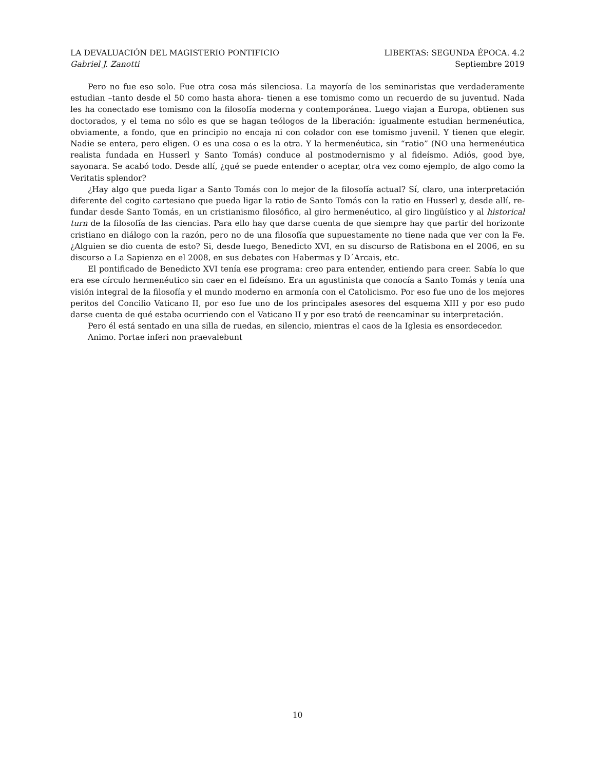LA DEVALUACIÓN DEL MAGISTERIO PONTIFICIO LIBERTAS: SEGUNDA ÉPOCA. 4.2
Gabriel J. Zanotti Septiembre 2019
Pero no fue eso solo. Fue otra cosa más silenciosa. La mayoría de los seminaristas que verdaderamente estudian –tanto desde el 50 como hasta ahora- tienen a ese tomismo como un recuerdo de su juventud. Nada les ha conectado ese tomismo con la filosofía moderna y contemporánea. Luego viajan a Europa, obtienen sus doctorados, y el tema no sólo es que se hagan teólogos de la liberación: igualmente estudian hermenéutica, obviamente, a fondo, que en principio no encaja ni con colador con ese tomismo juvenil. Y tienen que elegir. Nadie se entera, pero eligen. O es una cosa o es la otra. Y la hermenéutica, sin “ratio” (NO una hermenéutica realista fundada en Husserl y Santo Tomás) conduce al postmodernismo y al fideísmo. Adiós, good bye, sayonara. Se acabó todo. Desde allí, ¿qué se puede entender o aceptar, otra vez como ejemplo, de algo como la Veritatis splendor?
¿Hay algo que pueda ligar a Santo Tomás con lo mejor de la filosofía actual? Sí, claro, una interpretación diferente del cogito cartesiano que pueda ligar la ratio de Santo Tomás con la ratio en Husserl y, desde allí, re-fundar desde Santo Tomás, en un cristianismo filosófico, al giro hermenéutico, al giro lingüístico y al historical turn de la filosofía de las ciencias. Para ello hay que darse cuenta de que siempre hay que partir del horizonte cristiano en diálogo con la razón, pero no de una filosofía que supuestamente no tiene nada que ver con la Fe. ¿Alguien se dio cuenta de esto? Si, desde luego, Benedicto XVI, en su discurso de Ratisbona en el 2006, en su discurso a La Sapienza en el 2008, en sus debates con Habermas y D´Arcais, etc.
El pontificado de Benedicto XVI tenía ese programa: creo para entender, entiendo para creer. Sabía lo que era ese círculo hermenéutico sin caer en el fideísmo. Era un agustinista que conocía a Santo Tomás y tenía una visión integral de la filosofía y el mundo moderno en armonía con el Catolicismo. Por eso fue uno de los mejores peritos del Concilio Vaticano II, por eso fue uno de los principales asesores del esquema XIII y por eso pudo darse cuenta de qué estaba ocurriendo con el Vaticano II y por eso trató de reencaminar su interpretación.
Pero él está sentado en una silla de ruedas, en silencio, mientras el caos de la Iglesia es ensordecedor.
Animo. Portae inferi non praevalebunt
10